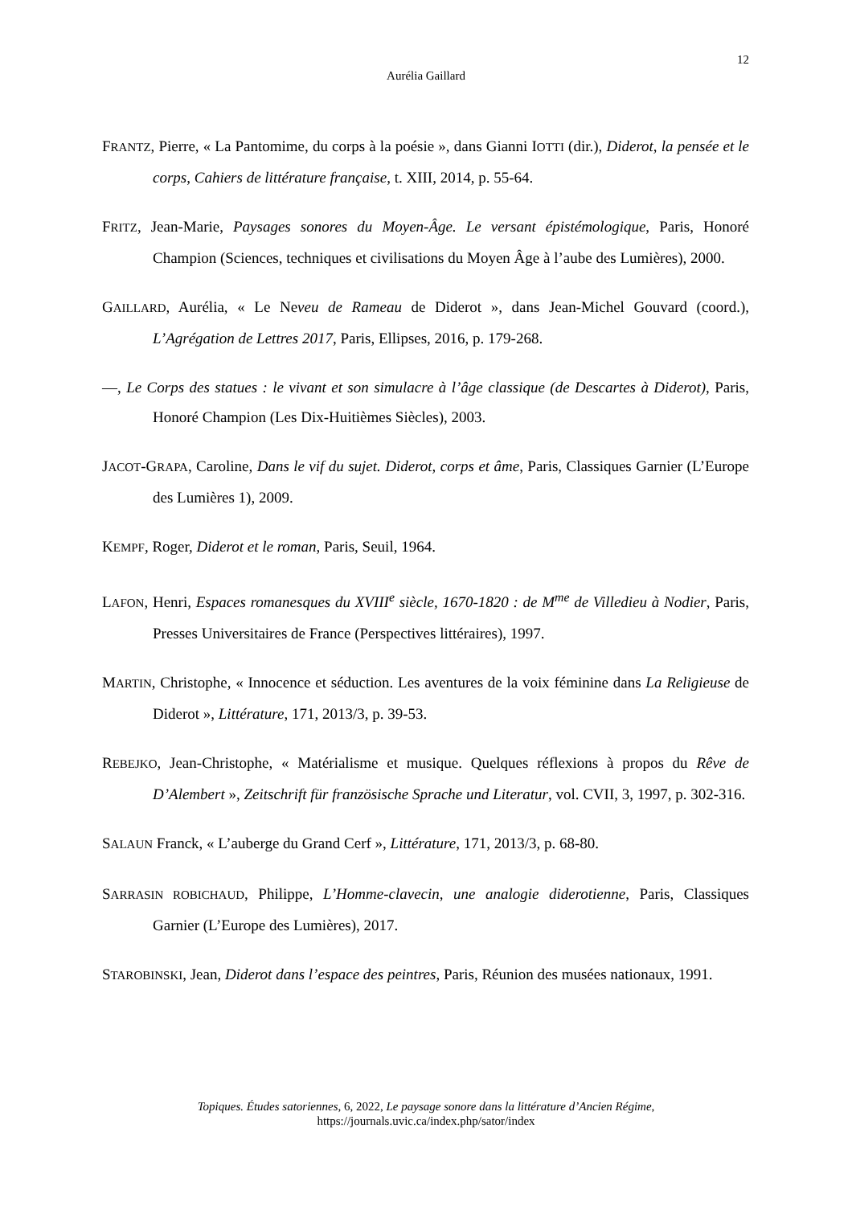12
Aurélia Gaillard
FRANTZ, Pierre, « La Pantomime, du corps à la poésie », dans Gianni IOTTI (dir.), Diderot, la pensée et le corps, Cahiers de littérature française, t. XIII, 2014, p. 55-64.
FRITZ, Jean-Marie, Paysages sonores du Moyen-Âge. Le versant épistémologique, Paris, Honoré Champion (Sciences, techniques et civilisations du Moyen Âge à l’aube des Lumières), 2000.
GAILLARD, Aurélia, « Le Neveu de Rameau de Diderot », dans Jean-Michel Gouvard (coord.), L’Agrégation de Lettres 2017, Paris, Ellipses, 2016, p. 179-268.
—, Le Corps des statues : le vivant et son simulacre à l’âge classique (de Descartes à Diderot), Paris, Honoré Champion (Les Dix-Huitièmes Siècles), 2003.
JACOT-GRAPA, Caroline, Dans le vif du sujet. Diderot, corps et âme, Paris, Classiques Garnier (L’Europe des Lumières 1), 2009.
KEMPF, Roger, Diderot et le roman, Paris, Seuil, 1964.
LAFON, Henri, Espaces romanesques du XVIII<sup>e</sup> siècle, 1670-1820 : de M<sup>me</sup> de Villedieu à Nodier, Paris, Presses Universitaires de France (Perspectives littéraires), 1997.
MARTIN, Christophe, « Innocence et séduction. Les aventures de la voix féminine dans La Religieuse de Diderot », Littérature, 171, 2013/3, p. 39-53.
REBEJKO, Jean-Christophe, « Matérialisme et musique. Quelques réflexions à propos du Rêve de D’Alembert », Zeitschrift für französische Sprache und Literatur, vol. CVII, 3, 1997, p. 302-316.
SALAUN Franck, « L’auberge du Grand Cerf », Littérature, 171, 2013/3, p. 68-80.
SARRASIN ROBICHAUD, Philippe, L’Homme-clavecin, une analogie diderotienne, Paris, Classiques Garnier (L’Europe des Lumières), 2017.
STAROBINSKI, Jean, Diderot dans l’espace des peintres, Paris, Réunion des musées nationaux, 1991.
Topiques. Études satoriennes, 6, 2022, Le paysage sonore dans la littérature d’Ancien Régime,
https://journals.uvic.ca/index.php/sator/index